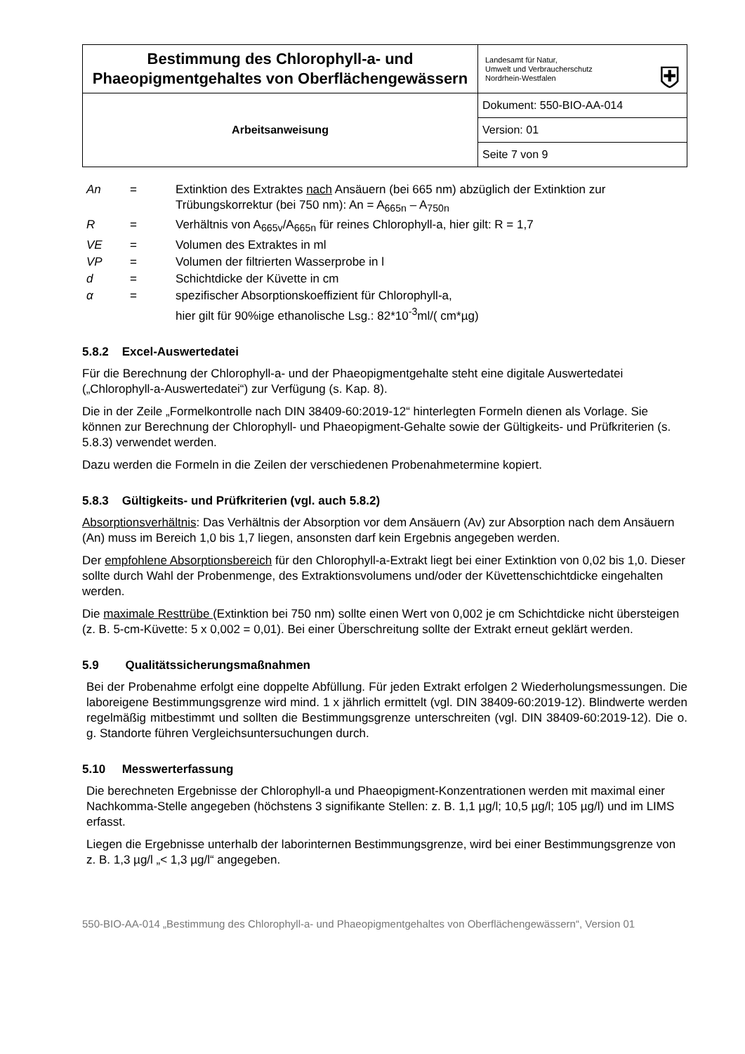| Bestimmung des Chlorophyll-a- und Phaeopigmentgehaltes von Oberflächengewässern | Landesamt für Natur, Umwelt und Verbraucherschutz Nordrhein-Westfalen ⛨ |
| Arbeitsanweisung | Dokument: 550-BIO-AA-014 |
| | Version: 01 |
| | Seite 7 von 9 |
| An | = | Extinktion des Extraktes nach Ansäuern (bei 665 nm) abzüglich der Extinktion zur Trübungskorrektur (bei 750 nm): An = A<sub>665n</sub> – A<sub>750n</sub> |
| R | = | Verhältnis von A<sub>665v</sub>/A<sub>665n</sub> für reines Chlorophyll-a, hier gilt: R = 1,7 |
| VE | = | Volumen des Extraktes in ml |
| VP | = | Volumen der filtrierten Wasserprobe in l |
| d | = | Schichtdicke der Küvette in cm |
| α | = | spezifischer Absorptionskoeffizient für Chlorophyll-a, hier gilt für 90%ige ethanolische Lsg.: 82*10<sup>-3</sup>ml/( cm*µg) |
5.8.2 Excel-Auswertedatei
Für die Berechnung der Chlorophyll-a- und der Phaeopigmentgehalte steht eine digitale Auswertedatei („Chlorophyll-a-Auswertedatei“) zur Verfügung (s. Kap. 8).
Die in der Zeile „Formelkontrolle nach DIN 38409-60:2019-12“ hinterlegten Formeln dienen als Vorlage. Sie können zur Berechnung der Chlorophyll- und Phaeopigment-Gehalte sowie der Gültigkeits- und Prüfkriterien (s. 5.8.3) verwendet werden.
Dazu werden die Formeln in die Zeilen der verschiedenen Probenahmetermine kopiert.
5.8.3 Gültigkeits- und Prüfkriterien (vgl. auch 5.8.2)
Absorptionsverhältnis: Das Verhältnis der Absorption vor dem Ansäuern (Av) zur Absorption nach dem Ansäuern (An) muss im Bereich 1,0 bis 1,7 liegen, ansonsten darf kein Ergebnis angegeben werden.
Der empfohlene Absorptionsbereich für den Chlorophyll-a-Extrakt liegt bei einer Extinktion von 0,02 bis 1,0. Dieser sollte durch Wahl der Probenmenge, des Extraktionsvolumens und/oder der Küvettenschichtdicke eingehalten werden.
Die maximale Resttrübe (Extinktion bei 750 nm) sollte einen Wert von 0,002 je cm Schichtdicke nicht übersteigen (z. B. 5-cm-Küvette: 5 x 0,002 = 0,01). Bei einer Überschreitung sollte der Extrakt erneut geklärt werden.
5.9 Qualitätssicherungsmaßnahmen
Bei der Probenahme erfolgt eine doppelte Abfüllung. Für jeden Extrakt erfolgen 2 Wiederholungsmessungen. Die laboreigene Bestimmungsgrenze wird mind. 1 x jährlich ermittelt (vgl. DIN 38409-60:2019-12). Blindwerte werden regelmäßig mitbestimmt und sollten die Bestimmungsgrenze unterschreiten (vgl. DIN 38409-60:2019-12). Die o. g. Standorte führen Vergleichsuntersuchungen durch.
5.10 Messwerterfassung
Die berechneten Ergebnisse der Chlorophyll-a und Phaeopigment-Konzentrationen werden mit maximal einer Nachkomma-Stelle angegeben (höchstens 3 signifikante Stellen: z. B. 1,1 µg/l; 10,5 µg/l; 105 µg/l) und im LIMS erfasst.
Liegen die Ergebnisse unterhalb der laborinternen Bestimmungsgrenze, wird bei einer Bestimmungsgrenze von z. B. 1,3 µg/l „< 1,3 µg/l“ angegeben.
550-BIO-AA-014 „Bestimmung des Chlorophyll-a- und Phaeopigmentgehaltes von Oberflächengewässern“, Version 01